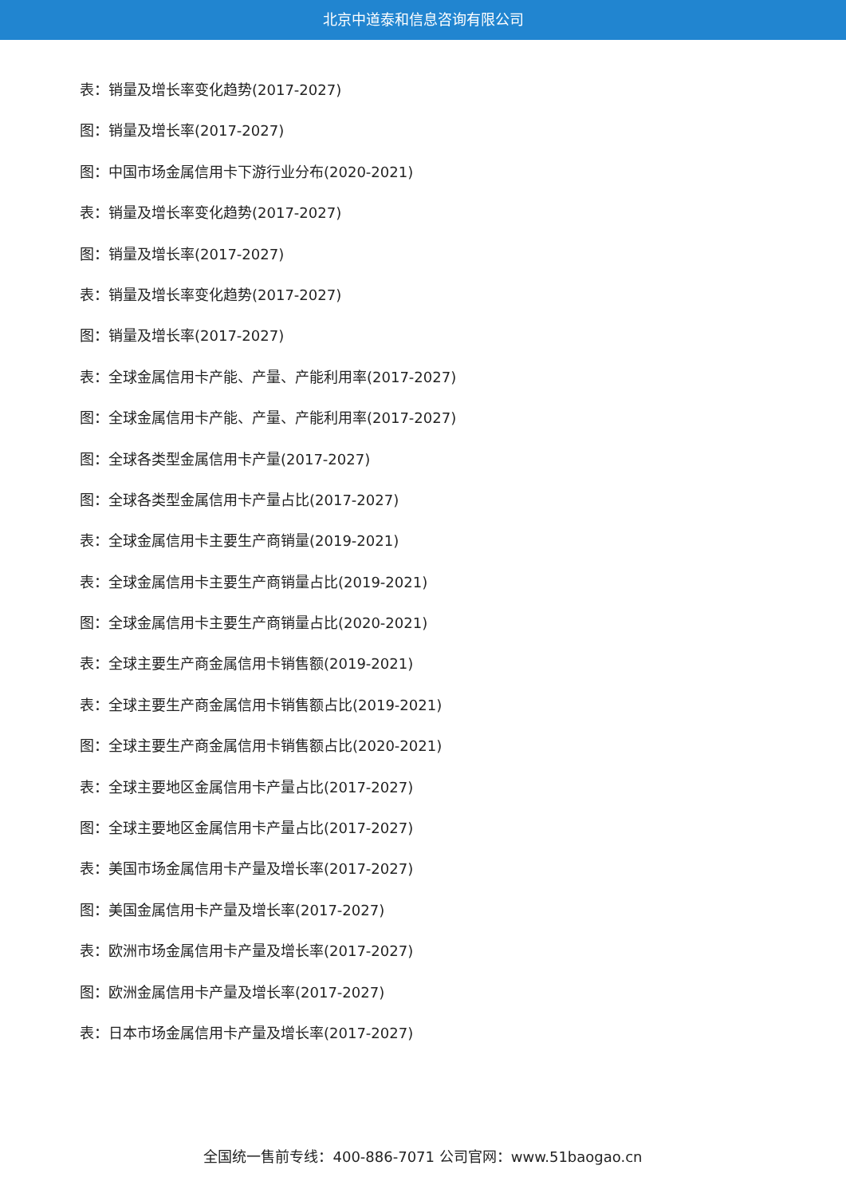北京中道泰和信息咨询有限公司
表：销量及增长率变化趋势(2017-2027)
图：销量及增长率(2017-2027)
图：中国市场金属信用卡下游行业分布(2020-2021)
表：销量及增长率变化趋势(2017-2027)
图：销量及增长率(2017-2027)
表：销量及增长率变化趋势(2017-2027)
图：销量及增长率(2017-2027)
表：全球金属信用卡产能、产量、产能利用率(2017-2027)
图：全球金属信用卡产能、产量、产能利用率(2017-2027)
图：全球各类型金属信用卡产量(2017-2027)
图：全球各类型金属信用卡产量占比(2017-2027)
表：全球金属信用卡主要生产商销量(2019-2021)
表：全球金属信用卡主要生产商销量占比(2019-2021)
图：全球金属信用卡主要生产商销量占比(2020-2021)
表：全球主要生产商金属信用卡销售额(2019-2021)
表：全球主要生产商金属信用卡销售额占比(2019-2021)
图：全球主要生产商金属信用卡销售额占比(2020-2021)
表：全球主要地区金属信用卡产量占比(2017-2027)
图：全球主要地区金属信用卡产量占比(2017-2027)
表：美国市场金属信用卡产量及增长率(2017-2027)
图：美国金属信用卡产量及增长率(2017-2027)
表：欧洲市场金属信用卡产量及增长率(2017-2027)
图：欧洲金属信用卡产量及增长率(2017-2027)
表：日本市场金属信用卡产量及增长率(2017-2027)
全国统一售前专线：400-886-7071 公司官网：www.51baogao.cn